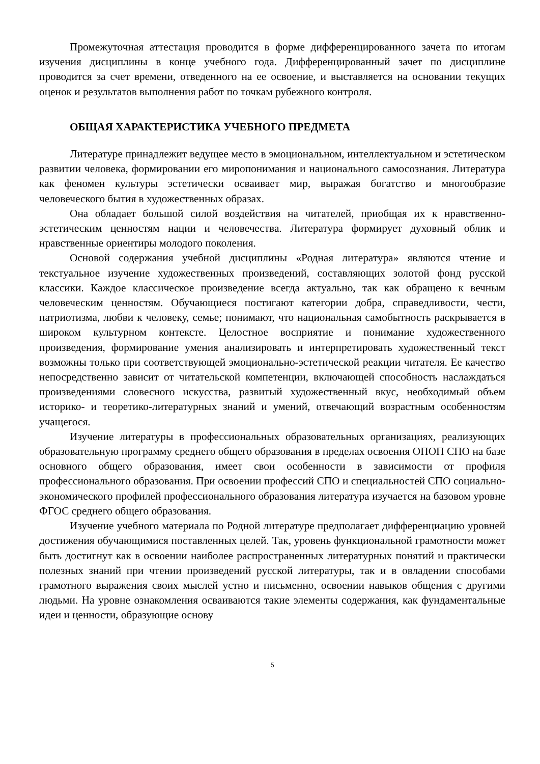Промежуточная аттестация проводится в форме дифференцированного зачета по итогам изучения дисциплины в конце учебного года. Дифференцированный зачет по дисциплине проводится за счет времени, отведенного на ее освоение, и выставляется на основании текущих оценок и результатов выполнения работ по точкам рубежного контроля.
ОБЩАЯ ХАРАКТЕРИСТИКА УЧЕБНОГО ПРЕДМЕТА
Литературе принадлежит ведущее место в эмоциональном, интеллектуальном и эстетическом развитии человека, формировании его миропонимания и национального самосознания. Литература как феномен культуры эстетически осваивает мир, выражая богатство и многообразие человеческого бытия в художественных образах.
Она обладает большой силой воздействия на читателей, приобщая их к нравственно-эстетическим ценностям нации и человечества. Литература формирует духовный облик и нравственные ориентиры молодого поколения.
Основой содержания учебной дисциплины «Родная литература» являются чтение и текстуальное изучение художественных произведений, составляющих золотой фонд русской классики. Каждое классическое произведение всегда актуально, так как обращено к вечным человеческим ценностям. Обучающиеся постигают категории добра, справедливости, чести, патриотизма, любви к человеку, семье; понимают, что национальная самобытность раскрывается в широком культурном контексте. Целостное восприятие и понимание художественного произведения, формирование умения анализировать и интерпретировать художественный текст возможны только при соответствующей эмоционально-эстетической реакции читателя. Ее качество непосредственно зависит от читательской компетенции, включающей способность наслаждаться произведениями словесного искусства, развитый художественный вкус, необходимый объем историко- и теоретико-литературных знаний и умений, отвечающий возрастным особенностям учащегося.
Изучение литературы в профессиональных образовательных организациях, реализующих образовательную программу среднего общего образования в пределах освоения ОПОП СПО на базе основного общего образования, имеет свои особенности в зависимости от профиля профессионального образования. При освоении профессий СПО и специальностей СПО социально-экономического профилей профессионального образования литература изучается на базовом уровне ФГОС среднего общего образования.
Изучение учебного материала по Родной литературе предполагает дифференциацию уровней достижения обучающимися поставленных целей. Так, уровень функциональной грамотности может быть достигнут как в освоении наиболее распространенных литературных понятий и практически полезных знаний при чтении произведений русской литературы, так и в овладении способами грамотного выражения своих мыслей устно и письменно, освоении навыков общения с другими людьми. На уровне ознакомления осваиваются такие элементы содержания, как фундаментальные идеи и ценности, образующие основу
5